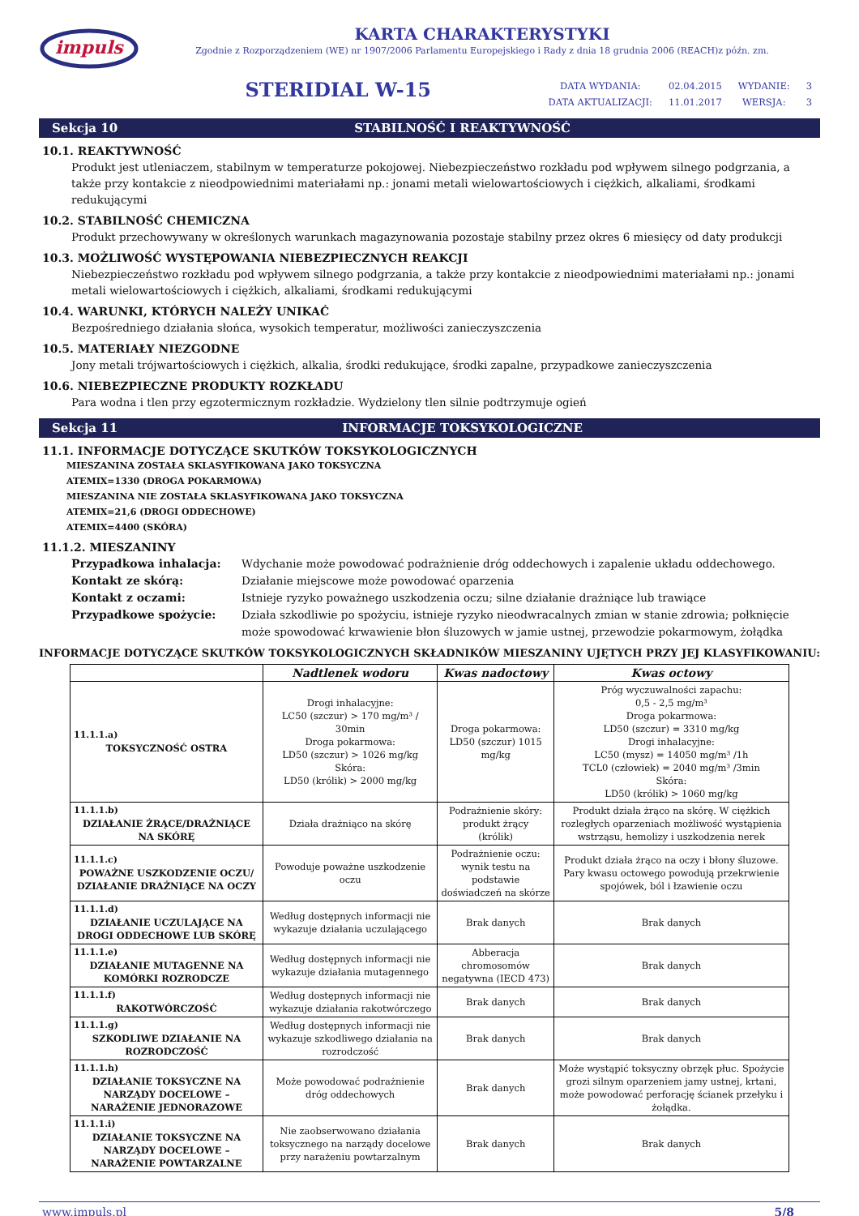impuls
KARTA CHARAKTERYSTYKI
Zgodnie z Rozporządzeniem (WE) nr 1907/2006 Parlamentu Europejskiego i Rady z dnia 18 grudnia 2006 (REACH)z późn. zm.
STERIDIAL W-15
| DATA WYDANIA: | 02.04.2015 | WYDANIE: | 3 |
| DATA AKTUALIZACJI: | 11.01.2017 | WERSJA: | 3 |
Sekcja 10 STABILNOŚĆ I REAKTYWNOŚĆ
10.1. REAKTYWNOŚĆ
Produkt jest utleniaczem, stabilnym w temperaturze pokojowej. Niebezpieczeństwo rozkładu pod wpływem silnego podgrzania, a także przy kontakcie z nieodpowiednimi materiałami np.: jonami metali wielowartościowych i ciężkich, alkaliami, środkami redukującymi
10.2. STABILNOŚĆ CHEMICZNA
Produkt przechowywany w określonych warunkach magazynowania pozostaje stabilny przez okres 6 miesięcy od daty produkcji
10.3. MOŻLIWOŚĆ WYSTĘPOWANIA NIEBEZPIECZNYCH REAKCJI
Niebezpieczeństwo rozkładu pod wpływem silnego podgrzania, a także przy kontakcie z nieodpowiednimi materiałami np.: jonami metali wielowartościowych i ciężkich, alkaliami, środkami redukującymi
10.4. WARUNKI, KTÓRYCH NALEŻY UNIKAĆ
Bezpośredniego działania słońca, wysokich temperatur, możliwości zanieczyszczenia
10.5. MATERIAŁY NIEZGODNE
Jony metali trójwartościowych i ciężkich, alkalia, środki redukujące, środki zapalne, przypadkowe zanieczyszczenia
10.6. NIEBEZPIECZNE PRODUKTY ROZKŁADU
Para wodna i tlen przy egzotermicznym rozkładzie. Wydzielony tlen silnie podtrzymuje ogień
Sekcja 11 INFORMACJE TOKSYKOLOGICZNE
11.1. INFORMACJE DOTYCZĄCE SKUTKÓW TOKSYKOLOGICZNYCH
MIESZANINA ZOSTAŁA SKLASYFIKOWANA JAKO TOKSYCZNA
ATEMIX=1330 (DROGA POKARMOWA)
MIESZANINA NIE ZOSTAŁA SKLASYFIKOWANA JAKO TOKSYCZNA
ATEMIX=21,6 (DROGI ODDECHOWE)
ATEMIX=4400 (SKÓRA)
11.1.2. MIESZANINY
Przypadkowa inhalacja: Wdychanie może powodować podrażnienie dróg oddechowych i zapalenie układu oddechowego. Kontakt ze skórą: Działanie miejscowe może powodować oparzenia Kontakt z oczami: Istnieje ryzyko poważnego uszkodzenia oczu; silne działanie drażniące lub trawiące Przypadkowe spożycie: Działa szkodliwie po spożyciu, istnieje ryzyko nieodwracalnych zmian w stanie zdrowia; połknięcie może spowodować krwawienie błon śluzowych w jamie ustnej, przewodzie pokarmowym, żołądka
INFORMACJE DOTYCZĄCE SKUTKÓW TOKSYKOLOGICZNYCH SKŁADNIKÓW MIESZANINY UJĘTYCH PRZY JEJ KLASYFIKOWANIU:
| | Nadtlenek wodoru | Kwas nadoctowy | Kwas octowy |
| --- | --- | --- | --- |
| 11.1.1.a) TOKSYCZNOŚĆ OSTRA | Drogi inhalacyjne: LC50 (szczur) > 170 mg/m³ / 30min Droga pokarmowa: LD50 (szczur) > 1026 mg/kg Skóra: LD50 (królik) > 2000 mg/kg | Droga pokarmowa: LD50 (szczur) 1015 mg/kg | Próg wyczuwalności zapachu: 0,5 - 2,5 mg/m³ Droga pokarmowa: LD50 (szczur) = 3310 mg/kg Drogi inhalacyjne: LC50 (mysz) = 14050 mg/m³ /1h TCL0 (człowiek) = 2040 mg/m³ /3min Skóra: LD50 (królik) > 1060 mg/kg |
| 11.1.1.b) DZIAŁANIE ŻRĄCE/DRAŻNIĄCE NA SKÓRĘ | Działa drażniąco na skórę | Podrażnienie skóry: produkt żrący (królik) | Produkt działa żrąco na skórę. W ciężkich rozległych oparzeniach możliwość wystąpienia wstrząsu, hemolizy i uszkodzenia nerek |
| 11.1.1.c) POWAŻNE USZKODZENIE OCZU/ DZIAŁANIE DRAŻNIĄCE NA OCZY | Powoduje poważne uszkodzenie oczu | Podrażnienie oczu: wynik testu na podstawie doświadczeń na skórze | Produkt działa żrąco na oczy i błony śluzowe. Pary kwasu octowego powodują przekrwienie spojówek, ból i łzawienie oczu |
| 11.1.1.d) DZIAŁANIE UCZULAJĄCE NA DROGI ODDECHOWE LUB SKÓRĘ | Według dostępnych informacji nie wykazuje działania uczulającego | Brak danych | Brak danych |
| 11.1.1.e) DZIAŁANIE MUTAGENNE NA KOMÓRKI ROZRODCZE | Według dostępnych informacji nie wykazuje działania mutagennego | Abberacja chromosomów negatywna (IECD 473) | Brak danych |
| 11.1.1.f) RAKOTWÓRCZOŚĆ | Według dostępnych informacji nie wykazuje działania rakotwórczego | Brak danych | Brak danych |
| 11.1.1.g) SZKODLIWE DZIAŁANIE NA ROZRODCZOŚĆ | Według dostępnych informacji nie wykazuje szkodliwego działania na rozrodczość | Brak danych | Brak danych |
| 11.1.1.h) DZIAŁANIE TOKSYCZNE NA NARZĄDY DOCELOWE – NARAŻENIE JEDNORAZOWE | Może powodować podrażnienie dróg oddechowych | Brak danych | Może wystąpić toksyczny obrzęk płuc. Spożycie grozi silnym oparzeniem jamy ustnej, krtani, może powodować perforację ścianek przełyku i żołądka. |
| 11.1.1.i) DZIAŁANIE TOKSYCZNE NA NARZĄDY DOCELOWE – NARAŻENIE POWTARZALNE | Nie zaobserwowano działania toksycznego na narządy docelowe przy narażeniu powtarzalnym | Brak danych | Brak danych |
www.impuls.pl 5/8